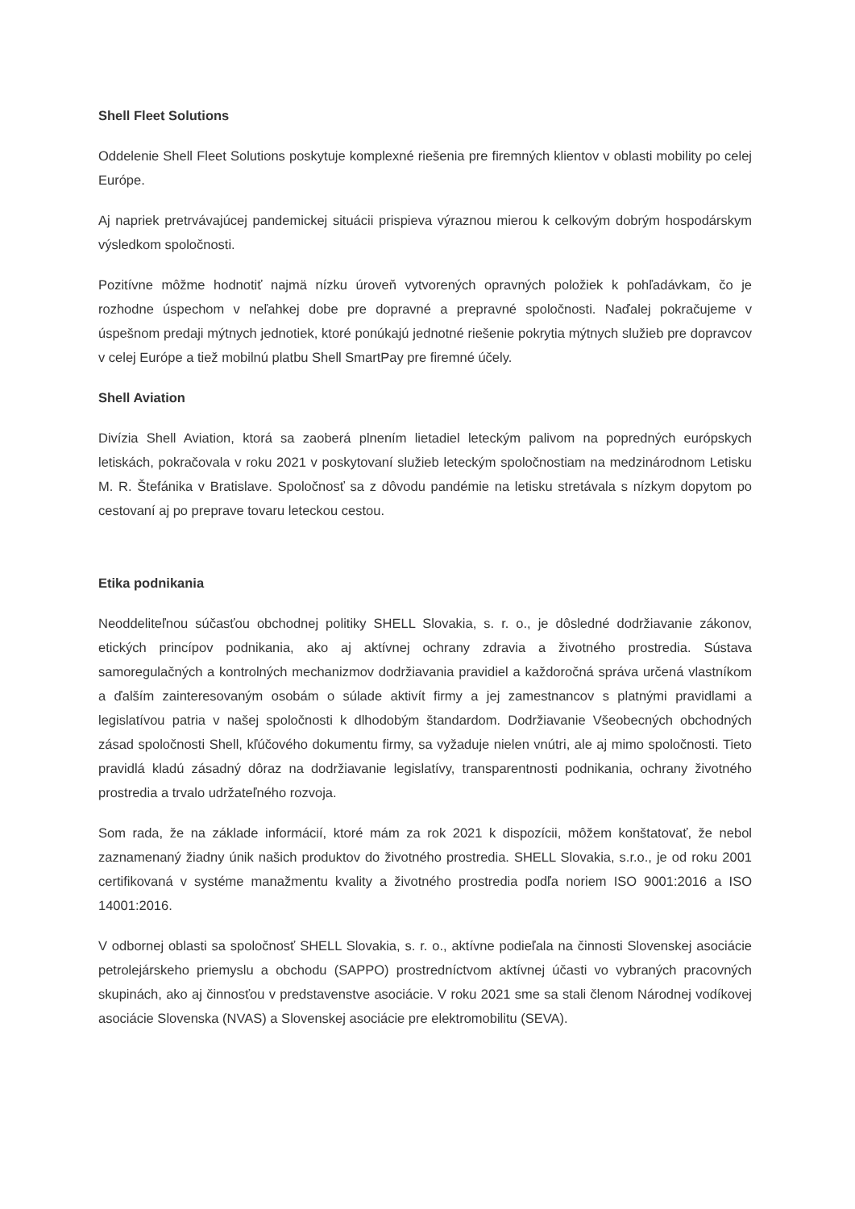Shell Fleet Solutions
Oddelenie Shell Fleet Solutions poskytuje komplexné riešenia pre firemných klientov v oblasti mobility po celej Európe.
Aj napriek pretrvávajúcej pandemickej situácii prispieva výraznou mierou k celkovým dobrým hospodárskym výsledkom spoločnosti.
Pozitívne môžme hodnotiť najmä nízku úroveň vytvorených opravných položiek k pohľadávkam, čo je rozhodne úspechom v neľahkej dobe pre dopravné a prepravné spoločnosti. Naďalej pokračujeme v úspešnom predaji mýtnych jednotiek, ktoré ponúkajú jednotné riešenie pokrytia mýtnych služieb pre dopravcov v celej Európe a tiež mobilnú platbu Shell SmartPay pre firemné účely.
Shell Aviation
Divízia Shell Aviation, ktorá sa zaoberá plnením lietadiel leteckým palivom na popredných európskych letiskách, pokračovala v roku 2021 v poskytovaní služieb leteckým spoločnostiam na medzinárodnom Letisku M. R. Štefánika v Bratislave. Spoločnosť sa z dôvodu pandémie na letisku stretávala s nízkym dopytom po cestovaní aj po preprave tovaru leteckou cestou.
Etika podnikania
Neoddeliteľnou súčasťou obchodnej politiky SHELL Slovakia, s. r. o., je dôsledné dodržiavanie zákonov, etických princípov podnikania, ako aj aktívnej ochrany zdravia a životného prostredia. Sústava samoregulačných a kontrolných mechanizmov dodržiavania pravidiel a každoročná správa určená vlastníkom a ďalším zainteresovaným osobám o súlade aktivít firmy a jej zamestnancov s platnými pravidlami a legislatívou patria v našej spoločnosti k dlhodobým štandardom. Dodržiavanie Všeobecných obchodných zásad spoločnosti Shell, kľúčového dokumentu firmy, sa vyžaduje nielen vnútri, ale aj mimo spoločnosti. Tieto pravidlá kladú zásadný dôraz na dodržiavanie legislatívy, transparentnosti podnikania, ochrany životného prostredia a trvalo udržateľného rozvoja.
Som rada, že na základe informácií, ktoré mám za rok 2021 k dispozícii, môžem konštatovať, že nebol zaznamenaný žiadny únik našich produktov do životného prostredia. SHELL Slovakia, s.r.o., je od roku 2001 certifikovaná v systéme manažmentu kvality a životného prostredia podľa noriem ISO 9001:2016 a ISO 14001:2016.
V odbornej oblasti sa spoločnosť SHELL Slovakia, s. r. o., aktívne podieľala na činnosti Slovenskej asociácie petrolejárskeho priemyslu a obchodu (SAPPO) prostredníctvom aktívnej účasti vo vybraných pracovných skupinách, ako aj činnosťou v predstavenstve asociácie. V roku 2021 sme sa stali členom Národnej vodíkovej asociácie Slovenska (NVAS) a Slovenskej asociácie pre elektromobilitu (SEVA).